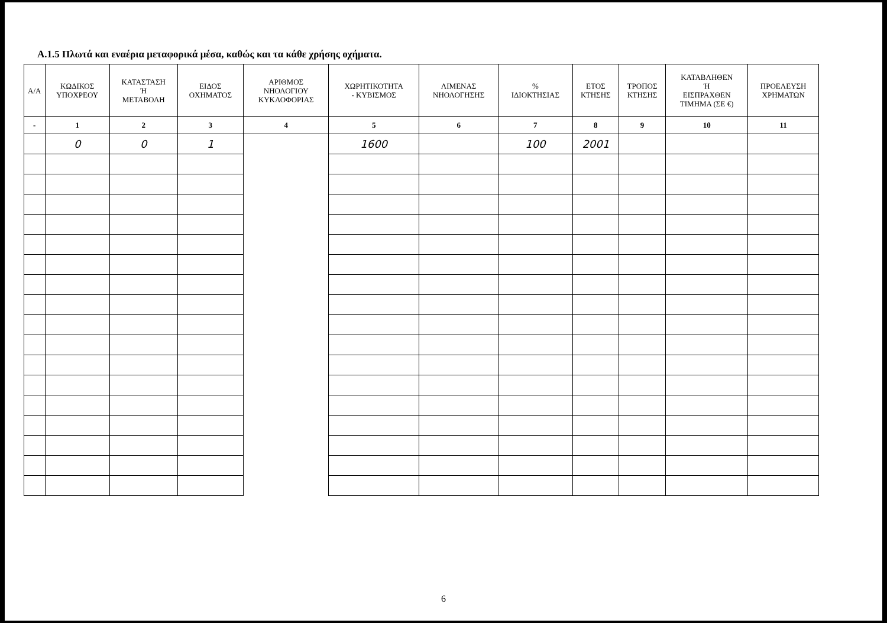Α.1.5 Πλωτά και εναέρια μεταφορικά μέσα, καθώς και τα κάθε χρήσης οχήματα.
| Α/Α | ΚΩΔΙΚΟΣ ΥΠΟΧΡΕΟΥ | ΚΑΤΑΣΤΑΣΗ Ή ΜΕΤΑΒΟΛΗ | ΕΙΔΟΣ ΟΧΗΜΑΤΟΣ | ΑΡΙΘΜΟΣ ΝΗΟΛΟΓΙΟΥ ΚΥΚΛΟΦΟΡΙΑΣ | ΧΩΡΗΤΙΚΟΤΗΤΑ - ΚΥΒΙΣΜΟΣ | ΛΙΜΕΝΑΣ ΝΗΟΛΟΓΗΣΗΣ | % ΙΔΙΟΚΤΗΣΙΑΣ | ΕΤΟΣ ΚΤΗΣΗΣ | ΤΡΟΠΟΣ ΚΤΗΣΗΣ | ΚΑΤΑΒΛΗΘΕΝ Ή ΕΙΣΠΡΑΧΘΕΝ ΤΙΜΗΜΑ (ΣΕ €) | ΠΡΟΕΛΕΥΣΗ ΧΡΗΜΑΤΩΝ |
| --- | --- | --- | --- | --- | --- | --- | --- | --- | --- | --- | --- |
| - | 1 | 2 | 3 | 4 | 5 | 6 | 7 | 8 | 9 | 10 | 11 |
| | 0 | 0 | 1 | | 1600 | | 100 | 2001 | | | |
6